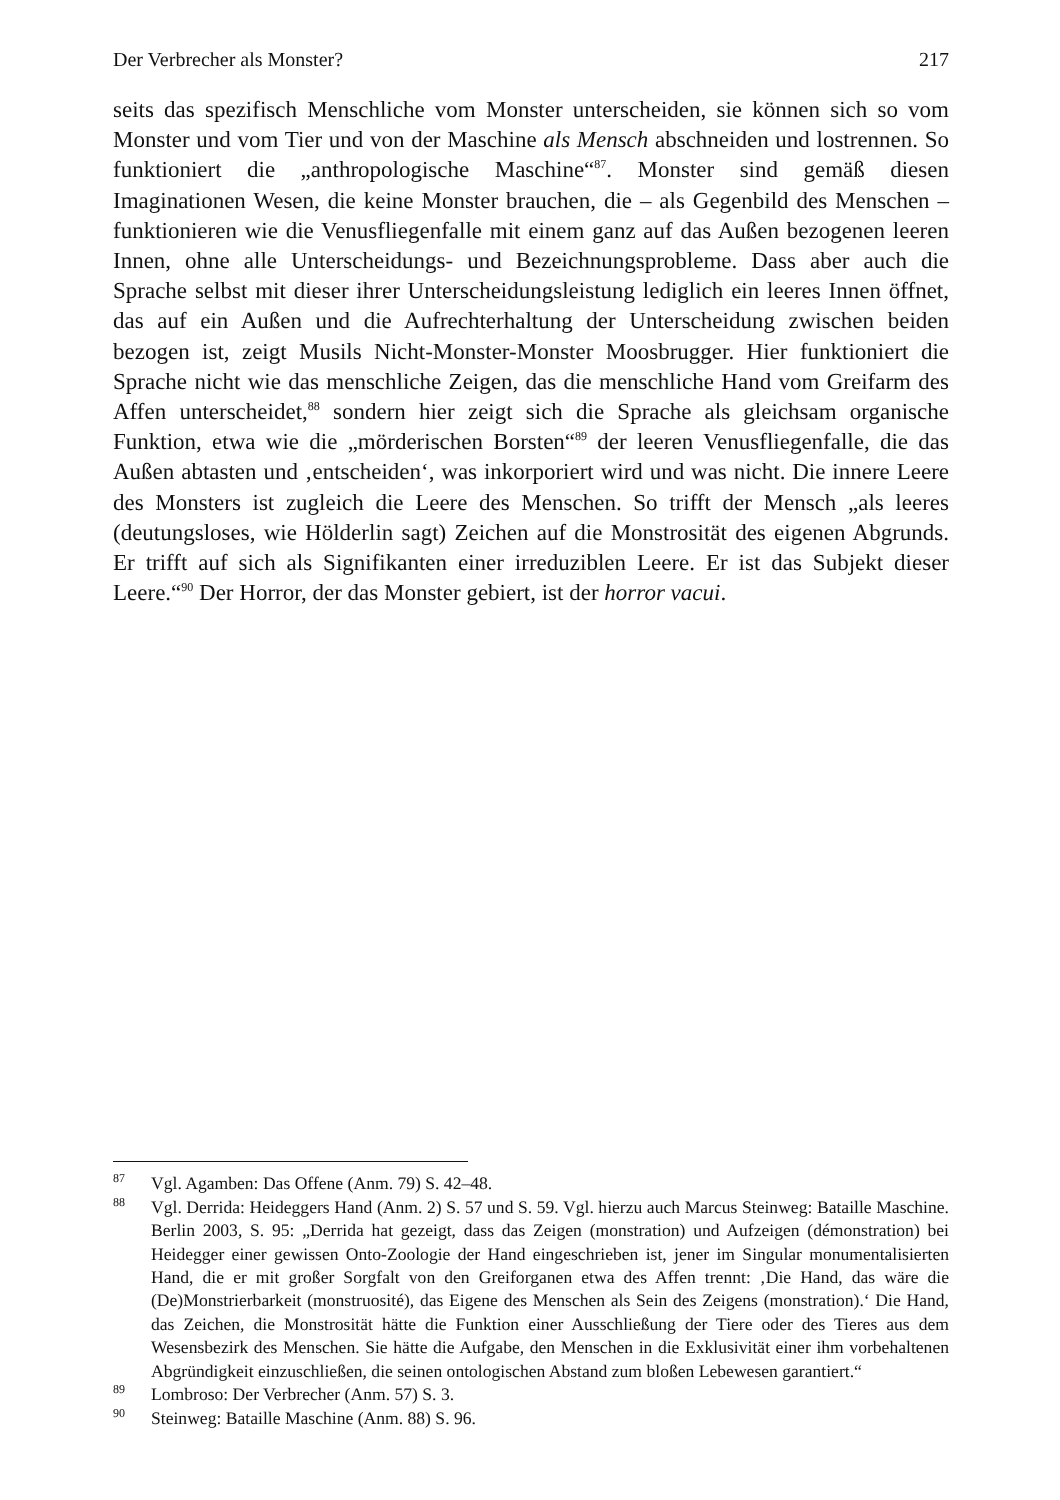Der Verbrecher als Monster? 217
seits das spezifisch Menschliche vom Monster unterscheiden, sie können sich so vom Monster und vom Tier und von der Maschine als Mensch abschneiden und lostrennen. So funktioniert die „anthropologische Maschine“<sup>87</sup>. Monster sind gemäß diesen Imaginationen Wesen, die keine Monster brauchen, die – als Gegenbild des Menschen – funktionieren wie die Venusfliegenfalle mit einem ganz auf das Außen bezogenen leeren Innen, ohne alle Unterscheidungs- und Bezeichnungsprobleme. Dass aber auch die Sprache selbst mit dieser ihrer Unterscheidungsleistung lediglich ein leeres Innen öffnet, das auf ein Außen und die Aufrechterhaltung der Unterscheidung zwischen beiden bezogen ist, zeigt Musils Nicht-Monster-Monster Moosbrugger. Hier funktioniert die Sprache nicht wie das menschliche Zeigen, das die menschliche Hand vom Greifarm des Affen unterscheidet,<sup>88</sup> sondern hier zeigt sich die Sprache als gleichsam organische Funktion, etwa wie die „mörderischen Borsten“<sup>89</sup> der leeren Venusfliegenfalle, die das Außen abtasten und ‚entscheiden‘, was inkorporiert wird und was nicht. Die innere Leere des Monsters ist zugleich die Leere des Menschen. So trifft der Mensch „als leeres (deutungsloses, wie Hölderlin sagt) Zeichen auf die Monstrosität des eigenen Abgrunds. Er trifft auf sich als Signifikanten einer irreduziblen Leere. Er ist das Subjekt dieser Leere.“<sup>90</sup> Der Horror, der das Monster gebiert, ist der horror vacui.
<sup>87</sup> Vgl. Agamben: Das Offene (Anm. 79) S. 42–48.
<sup>88</sup> Vgl. Derrida: Heideggers Hand (Anm. 2) S. 57 und S. 59. Vgl. hierzu auch Marcus Steinweg: Bataille Maschine. Berlin 2003, S. 95: „Derrida hat gezeigt, dass das Zeigen (monstration) und Aufzeigen (démonstration) bei Heidegger einer gewissen Onto-Zoologie der Hand eingeschrieben ist, jener im Singular monumentalisierten Hand, die er mit großer Sorgfalt von den Greiforganen etwa des Affen trennt: ‚Die Hand, das wäre die (De)Monstrierbarkeit (monstruosité), das Eigene des Menschen als Sein des Zeigens (monstration).‘ Die Hand, das Zeichen, die Monstrosität hätte die Funktion einer Ausschließung der Tiere oder des Tieres aus dem Wesensbezirk des Menschen. Sie hätte die Aufgabe, den Menschen in die Exklusivität einer ihm vorbehaltenen Abgründigkeit einzuschließen, die seinen ontologischen Abstand zum bloßen Lebewesen garantiert.“
<sup>89</sup> Lombroso: Der Verbrecher (Anm. 57) S. 3.
<sup>90</sup> Steinweg: Bataille Maschine (Anm. 88) S. 96.